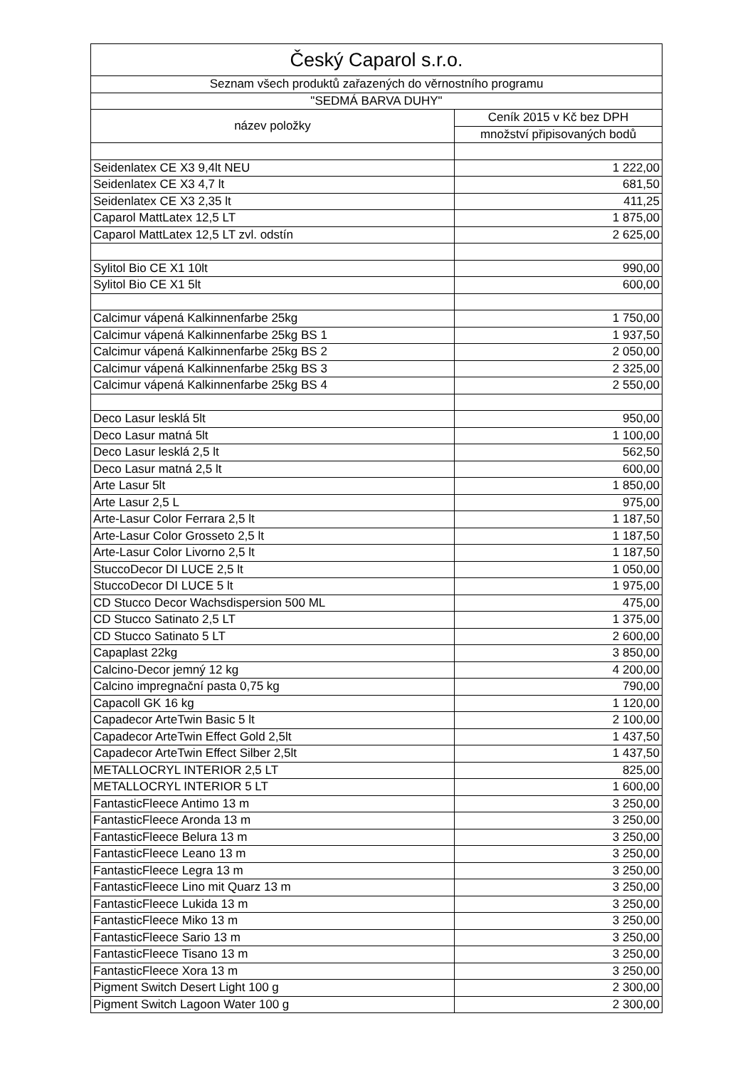| Český Caparol s.r.o. | |
| --- | --- |
| Seznam všech produktů zařazených do věrnostního programu | |
| "SEDMÁ BARVA DUHY" | |
| název položky | Ceník 2015 v Kč bez DPH |
| | množství připisovaných bodů |
| Seidenlatex CE X3 9,4lt NEU | 1 222,00 |
| Seidenlatex CE X3 4,7 lt | 681,50 |
| Seidenlatex CE X3 2,35 lt | 411,25 |
| Caparol MattLatex 12,5 LT | 1 875,00 |
| Caparol MattLatex 12,5 LT zvl. odstín | 2 625,00 |
| Sylitol Bio CE X1 10lt | 990,00 |
| Sylitol Bio CE X1 5lt | 600,00 |
| Calcimur vápená Kalkinnenfarbe 25kg | 1 750,00 |
| Calcimur vápená Kalkinnenfarbe 25kg BS 1 | 1 937,50 |
| Calcimur vápená Kalkinnenfarbe 25kg BS 2 | 2 050,00 |
| Calcimur vápená Kalkinnenfarbe 25kg BS 3 | 2 325,00 |
| Calcimur vápená Kalkinnenfarbe 25kg BS 4 | 2 550,00 |
| Deco Lasur lesklá 5lt | 950,00 |
| Deco Lasur matná 5lt | 1 100,00 |
| Deco Lasur lesklá 2,5 lt | 562,50 |
| Deco Lasur matná 2,5 lt | 600,00 |
| Arte Lasur 5lt | 1 850,00 |
| Arte Lasur 2,5 L | 975,00 |
| Arte-Lasur Color Ferrara 2,5 lt | 1 187,50 |
| Arte-Lasur Color Grosseto 2,5 lt | 1 187,50 |
| Arte-Lasur Color Livorno 2,5 lt | 1 187,50 |
| StuccoDecor DI LUCE 2,5 lt | 1 050,00 |
| StuccoDecor DI LUCE 5 lt | 1 975,00 |
| CD Stucco Decor Wachsdispersion 500 ML | 475,00 |
| CD Stucco Satinato 2,5 LT | 1 375,00 |
| CD Stucco Satinato 5 LT | 2 600,00 |
| Capaplast 22kg | 3 850,00 |
| Calcino-Decor jemný 12 kg | 4 200,00 |
| Calcino impregnační pasta 0,75 kg | 790,00 |
| Capacoll GK 16 kg | 1 120,00 |
| Capadecor ArteTwin Basic 5 lt | 2 100,00 |
| Capadecor ArteTwin Effect Gold 2,5lt | 1 437,50 |
| Capadecor ArteTwin Effect Silber 2,5lt | 1 437,50 |
| METALLOCRYL INTERIOR 2,5 LT | 825,00 |
| METALLOCRYL INTERIOR 5 LT | 1 600,00 |
| FantasticFleece Antimo 13 m | 3 250,00 |
| FantasticFleece Aronda 13 m | 3 250,00 |
| FantasticFleece Belura 13 m | 3 250,00 |
| FantasticFleece Leano 13 m | 3 250,00 |
| FantasticFleece Legra 13 m | 3 250,00 |
| FantasticFleece Lino mit Quarz 13 m | 3 250,00 |
| FantasticFleece Lukida 13 m | 3 250,00 |
| FantasticFleece Miko 13 m | 3 250,00 |
| FantasticFleece Sario 13 m | 3 250,00 |
| FantasticFleece Tisano 13 m | 3 250,00 |
| FantasticFleece Xora 13 m | 3 250,00 |
| Pigment Switch Desert Light 100 g | 2 300,00 |
| Pigment Switch Lagoon Water 100 g | 2 300,00 |